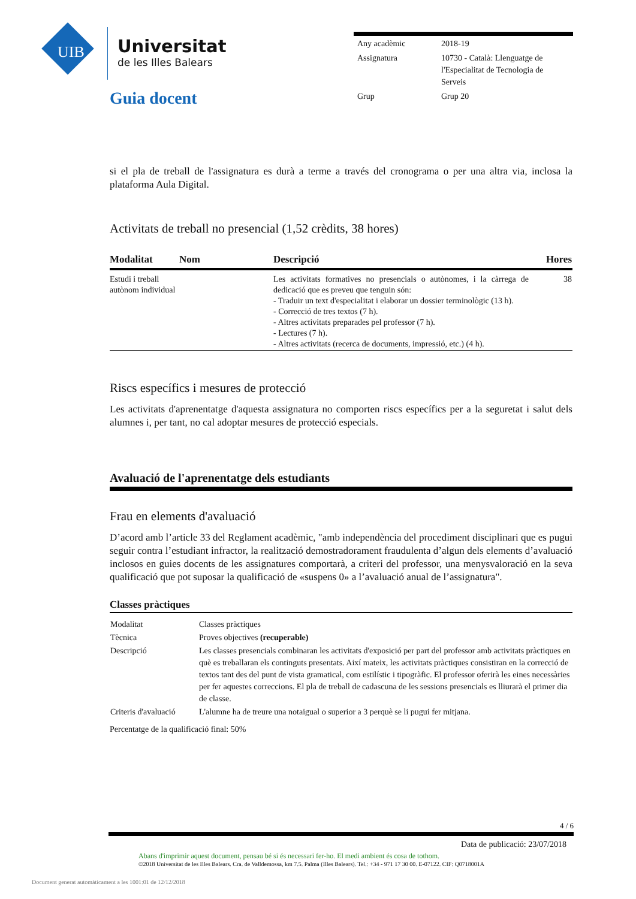UIB Universitat
de les Illes Balears
| Any acadèmic | 2018-19 |
| Assignatura | 10730 - Català: Llenguatge de l'Especialitat de Tecnologia de Serveis |
| Grup | Grup 20 |
Guia docent
si el pla de treball de l'assignatura es durà a terme a través del cronograma o per una altra via, inclosa la plataforma Aula Digital.
Activitats de treball no presencial (1,52 crèdits, 38 hores)
| Modalitat | Nom | Descripció | Hores |
| --- | --- | --- | --- |
| Estudi i treball autònom individual | | Les activitats formatives no presencials o autònomes, i la càrrega de dedicació que es preveu que tenguin són: - Traduir un text d'especialitat i elaborar un dossier terminològic (13 h). - Correcció de tres textos (7 h). - Altres activitats preparades pel professor (7 h). - Lectures (7 h). - Altres activitats (recerca de documents, impressió, etc.) (4 h). | 38 |
Riscs específics i mesures de protecció
Les activitats d'aprenentatge d'aquesta assignatura no comporten riscs específics per a la seguretat i salut dels alumnes i, per tant, no cal adoptar mesures de protecció especials.
Avaluació de l'aprenentatge dels estudiants
Frau en elements d'avaluació
D’acord amb l’article 33 del Reglament acadèmic, "amb independència del procediment disciplinari que es pugui seguir contra l’estudiant infractor, la realització demostradorament fraudulenta d’algun dels elements d’avaluació inclosos en guies docents de les assignatures comportarà, a criteri del professor, una menysvaloració en la seva qualificació que pot suposar la qualificació de «suspens 0» a l’avaluació anual de l’assignatura".
Classes pràctiques
| Modalitat | Classes pràctiques |
| Tècnica | Proves objectives (recuperable) |
| Descripció | Les classes presencials combinaran les activitats d'exposició per part del professor amb activitats pràctiques en què es treballaran els continguts presentats. Així mateix, les activitats pràctiques consistiran en la correcció de textos tant des del punt de vista gramatical, com estilístic i tipogràfic. El professor oferirà les eines necessàries per fer aquestes correccions. El pla de treball de cadascuna de les sessions presencials es lliurarà el primer dia de classe. |
| Criteris d'avaluació | L'alumne ha de treure una notaigual o superior a 3 perquè se li pugui fer mitjana. |
Percentatge de la qualificació final: 50%
4 / 6
Data de publicació: 23/07/2018
Abans d'imprimir aquest document, pensau bé si és necessari fer-ho. El medi ambient és cosa de tothom.
©2018 Universitat de les Illes Balears. Cra. de Valldemossa, km 7.5. Palma (Illes Balears). Tel.: +34 - 971 17 30 00. E-07122. CIF: Q0718001A
Document generat automàticament a les 1001:01 de 12/12/2018